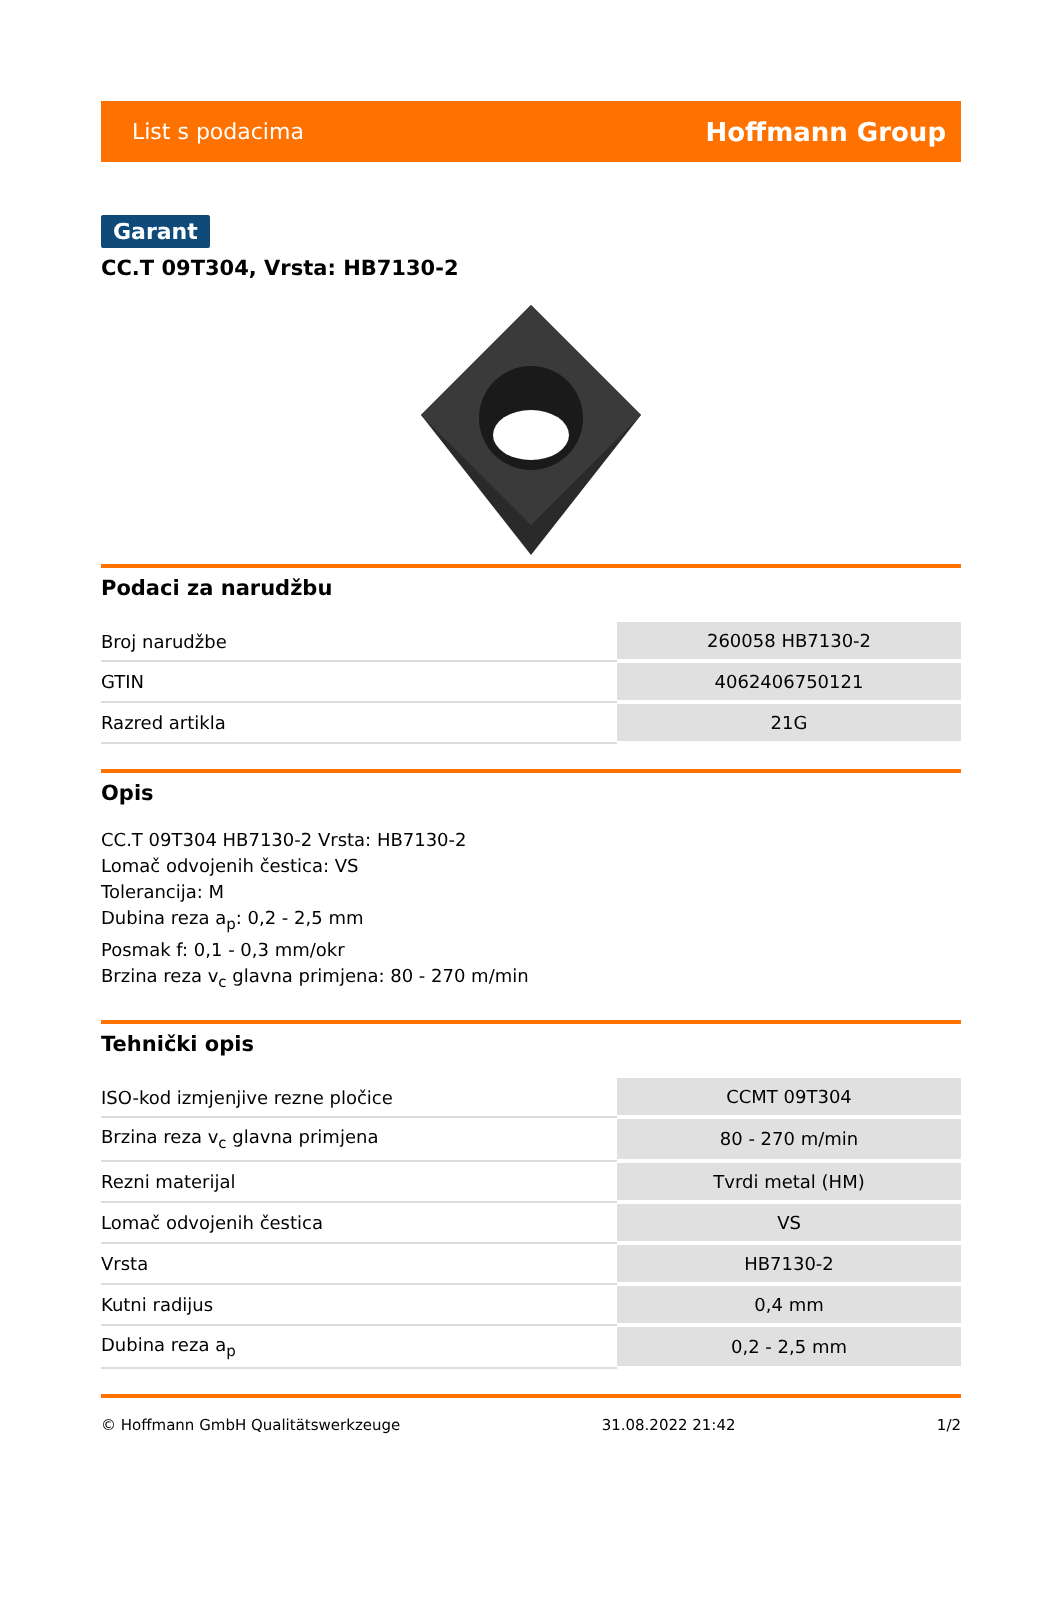List s podacima Hoffmann Group
Garant
CC.T 09T304, Vrsta: HB7130-2
Podaci za narudžbu
| Broj narudžbe | 260058 HB7130-2 |
| GTIN | 4062406750121 |
| Razred artikla | 21G |
Opis
CC.T 09T304 HB7130-2 Vrsta: HB7130-2
Lomač odvojenih čestica: VS
Tolerancija: M
Dubina reza a<sub>p</sub>: 0,2 - 2,5 mm
Posmak f: 0,1 - 0,3 mm/okr
Brzina reza v<sub>c</sub> glavna primjena: 80 - 270 m/min
Tehnički opis
| ISO-kod izmjenjive rezne pločice | CCMT 09T304 |
| Brzina reza v<sub>c</sub> glavna primjena | 80 - 270 m/min |
| Rezni materijal | Tvrdi metal (HM) |
| Lomač odvojenih čestica | VS |
| Vrsta | HB7130-2 |
| Kutni radijus | 0,4 mm |
| Dubina reza a<sub>p</sub> | 0,2 - 2,5 mm |
© Hoffmann GmbH Qualitätswerkzeuge 31.08.2022 21:42 1/2